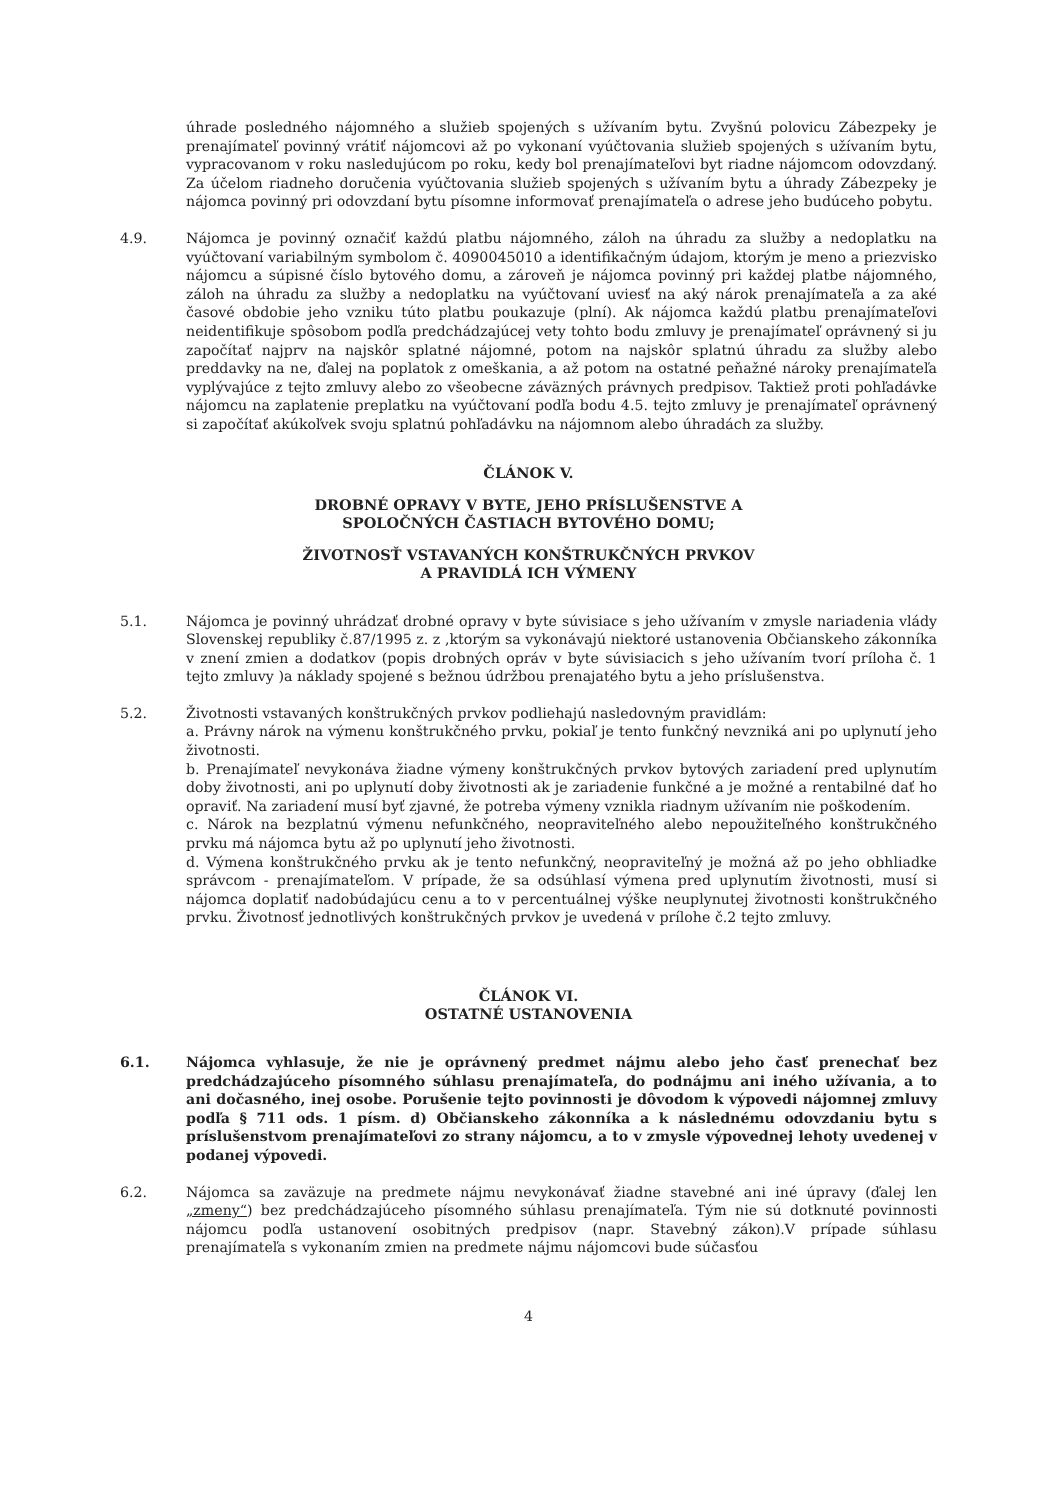úhrade posledného nájomného a služieb spojených s užívaním bytu. Zvyšnú polovicu Zábezpeky je prenajímateľ povinný vrátiť nájomcovi až po vykonaní vyúčtovania služieb spojených s užívaním bytu, vypracovanom v roku nasledujúcom po roku, kedy bol prenajímateľovi byt riadne nájomcom odovzdaný. Za účelom riadneho doručenia vyúčtovania služieb spojených s užívaním bytu a úhrady Zábezpeky je nájomca povinný pri odovzdaní bytu písomne informovať prenajímateľa o adrese jeho budúceho pobytu.
4.9. Nájomca je povinný označiť každú platbu nájomného, záloh na úhradu za služby a nedoplatku na vyúčtovaní variabilným symbolom č. 4090045010 a identifikačným údajom, ktorým je meno a priezvisko nájomcu a súpisné číslo bytového domu, a zároveň je nájomca povinný pri každej platbe nájomného, záloh na úhradu za služby a nedoplatku na vyúčtovaní uviesť na aký nárok prenajímateľa a za aké časové obdobie jeho vzniku túto platbu poukazuje (plní). Ak nájomca každú platbu prenajímateľovi neidentifikuje spôsobom podľa predchádzajúcej vety tohto bodu zmluvy je prenajímateľ oprávnený si ju započítať najprv na najskôr splatné nájomné, potom na najskôr splatnú úhradu za služby alebo preddavky na ne, ďalej na poplatok z omeškania, a až potom na ostatné peňažné nároky prenajímateľa vyplývajúce z tejto zmluvy alebo zo všeobecne záväzných právnych predpisov. Taktiež proti pohľadávke nájomcu na zaplatenie preplatku na vyúčtovaní podľa bodu 4.5. tejto zmluvy je prenajímateľ oprávnený si započítať akúkoľvek svoju splatnú pohľadávku na nájomnom alebo úhradách za služby.
ČLÁNOK V.
DROBNÉ OPRAVY V BYTE, JEHO PRÍSLUŠENSTVE A
SPOLOČNÝCH ČASTIACH BYTOVÉHO DOMU;
ŽIVOTNOSŤ VSTAVANÝCH KONŠTRUKČNÝCH PRVKOV
A PRAVIDLÁ ICH VÝMENY
5.1. Nájomca je povinný uhrádzať drobné opravy v byte súvisiace s jeho užívaním v zmysle nariadenia vlády Slovenskej republiky č.87/1995 z. z ,ktorým sa vykonávajú niektoré ustanovenia Občianskeho zákonníka v znení zmien a dodatkov (popis drobných opráv v byte súvisiacich s jeho užívaním tvorí príloha č. 1 tejto zmluvy )a náklady spojené s bežnou údržbou prenajatého bytu a jeho príslušenstva.
5.2. Životnosti vstavaných konštrukčných prvkov podliehajú nasledovným pravidlám:
a. Právny nárok na výmenu konštrukčného prvku, pokiaľ je tento funkčný nevzniká ani po uplynutí jeho životnosti.
b. Prenajímateľ nevykonáva žiadne výmeny konštrukčných prvkov bytových zariadení pred uplynutím doby životnosti, ani po uplynutí doby životnosti ak je zariadenie funkčné a je možné a rentabilné dať ho opraviť. Na zariadení musí byť zjavné, že potreba výmeny vznikla riadnym užívaním nie poškodením.
c. Nárok na bezplatnú výmenu nefunkčného, neopraviteľného alebo nepoužiteľného konštrukčného prvku má nájomca bytu až po uplynutí jeho životnosti.
d. Výmena konštrukčného prvku ak je tento nefunkčný, neopraviteľný je možná až po jeho obhliadke správcom - prenajímateľom. V prípade, že sa odsúhlasí výmena pred uplynutím životnosti, musí si nájomca doplatiť nadobúdajúcu cenu a to v percentuálnej výške neuplynutej životnosti konštrukčného prvku. Životnosť jednotlivých konštrukčných prvkov je uvedená v prílohe č.2 tejto zmluvy.
ČLÁNOK VI.
OSTATNÉ USTANOVENIA
6.1. Nájomca vyhlasuje, že nie je oprávnený predmet nájmu alebo jeho časť prenechať bez predchádzajúceho písomného súhlasu prenajímateľa, do podnájmu ani iného užívania, a to ani dočasného, inej osobe. Porušenie tejto povinnosti je dôvodom k výpovedi nájomnej zmluvy podľa § 711 ods. 1 písm. d) Občianskeho zákonníka a k následnému odovzdaniu bytu s príslušenstvom prenajímateľovi zo strany nájomcu, a to v zmysle výpovednej lehoty uvedenej v podanej výpovedi.
6.2. Nájomca sa zaväzuje na predmete nájmu nevykonávať žiadne stavebné ani iné úpravy (ďalej len „zmeny“) bez predchádzajúceho písomného súhlasu prenajímateľa. Tým nie sú dotknuté povinnosti nájomcu podľa ustanovení osobitných predpisov (napr. Stavebný zákon).V prípade súhlasu prenajímateľa s vykonaním zmien na predmete nájmu nájomcovi bude súčasťou
4